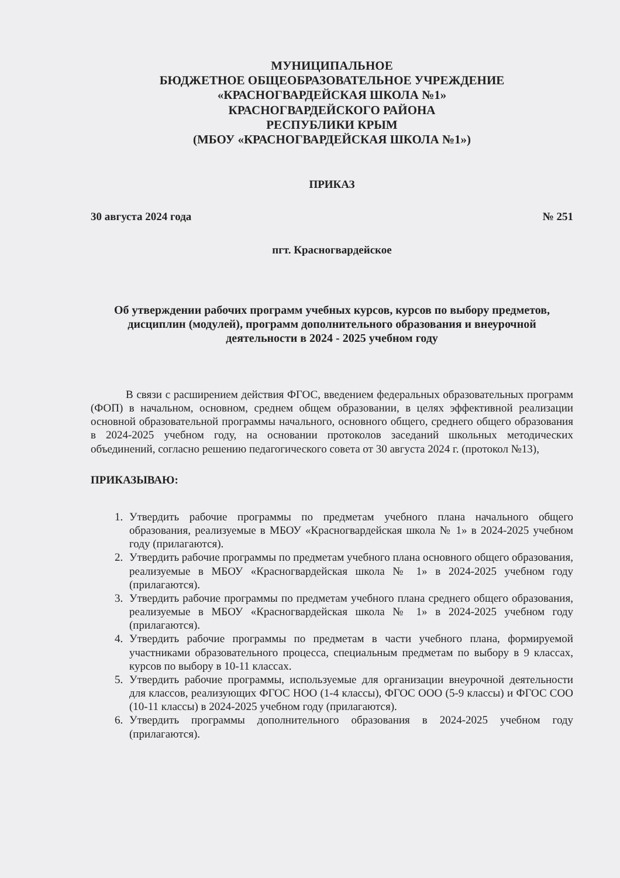МУНИЦИПАЛЬНОЕ
БЮДЖЕТНОЕ ОБЩЕОБРАЗОВАТЕЛЬНОЕ УЧРЕЖДЕНИЕ
«КРАСНОГВАРДЕЙСКАЯ ШКОЛА №1»
КРАСНОГВАРДЕЙСКОГО РАЙОНА
РЕСПУБЛИКИ КРЫМ
(МБОУ «КРАСНОГВАРДЕЙСКАЯ ШКОЛА №1»)
ПРИКАЗ
30 августа 2024 года № 251
пгт. Красногвардейское
Об утверждении рабочих программ учебных курсов, курсов по выбору предметов, дисциплин (модулей), программ дополнительного образования и внеурочной деятельности в 2024 - 2025 учебном году
В связи с расширением действия ФГОС, введением федеральных образовательных программ (ФОП) в начальном, основном, среднем общем образовании, в целях эффективной реализации основной образовательной программы начального, основного общего, среднего общего образования в 2024-2025 учебном году, на основании протоколов заседаний школьных методических объединений, согласно решению педагогического совета от 30 августа 2024 г. (протокол №13),
ПРИКАЗЫВАЮ:
1. Утвердить рабочие программы по предметам учебного плана начального общего образования, реализуемые в МБОУ «Красногвардейская школа № 1» в 2024-2025 учебном году (прилагаются).
2. Утвердить рабочие программы по предметам учебного плана основного общего образования, реализуемые в МБОУ «Красногвардейская школа № 1» в 2024-2025 учебном году (прилагаются).
3. Утвердить рабочие программы по предметам учебного плана среднего общего образования, реализуемые в МБОУ «Красногвардейская школа № 1» в 2024-2025 учебном году (прилагаются).
4. Утвердить рабочие программы по предметам в части учебного плана, формируемой участниками образовательного процесса, специальным предметам по выбору в 9 классах, курсов по выбору в 10-11 классах.
5. Утвердить рабочие программы, используемые для организации внеурочной деятельности для классов, реализующих ФГОС НОО (1-4 классы), ФГОС ООО (5-9 классы) и ФГОС СОО (10-11 классы) в 2024-2025 учебном году (прилагаются).
6. Утвердить программы дополнительного образования в 2024-2025 учебном году (прилагаются).